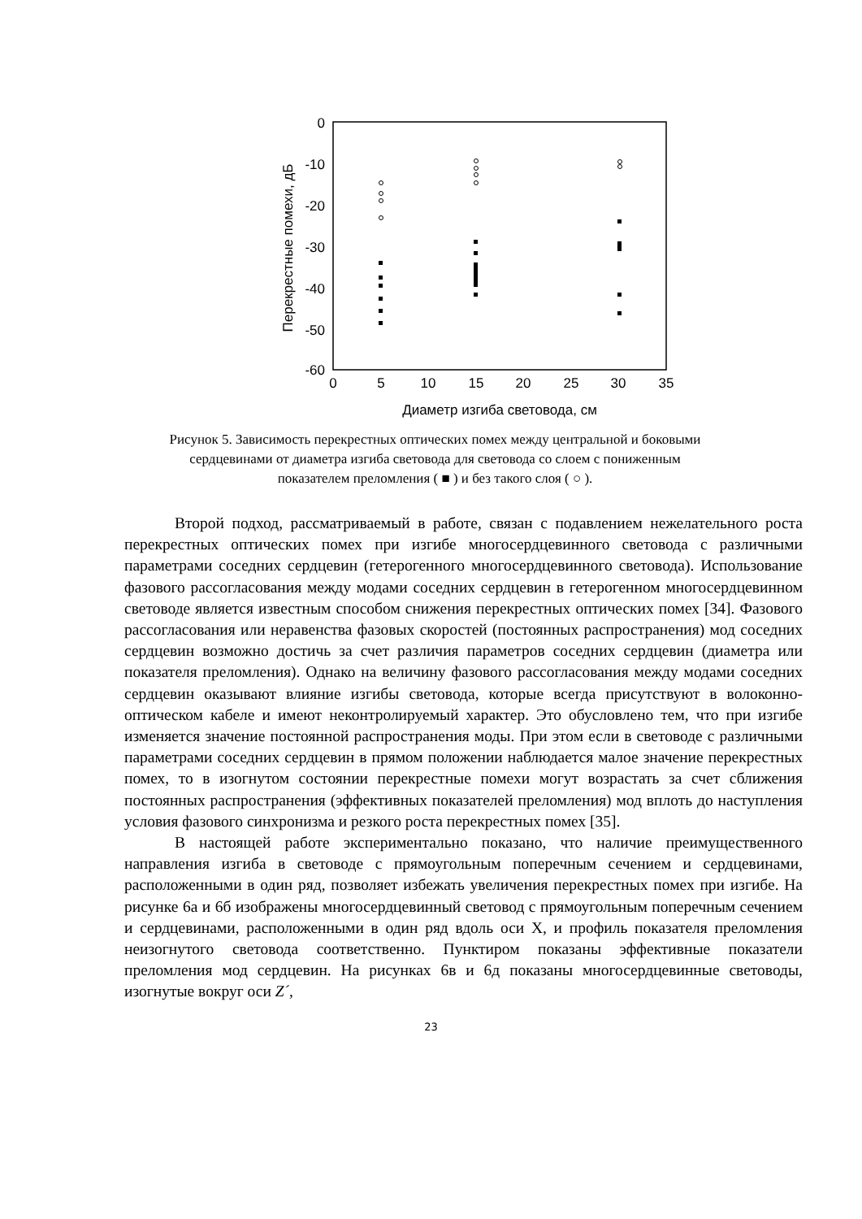0
-10
-20
-30
-40
-50
-60
0
5
10
15
20
25
30
35
Диаметр изгиба световода, см
Перекрестные помехи, дБ
Рисунок 5. Зависимость перекрестных оптических помех между центральной и боковыми сердцевинами от диаметра изгиба световода для световода со слоем с пониженным показателем преломления ( ■ ) и без такого слоя ( ○ ).
Второй подход, рассматриваемый в работе, связан с подавлением нежелательного роста перекрестных оптических помех при изгибе многосердцевинного световода с различными параметрами соседних сердцевин (гетерогенного многосердцевинного световода). Использование фазового рассогласования между модами соседних сердцевин в гетерогенном многосердцевинном световоде является известным способом снижения перекрестных оптических помех [34]. Фазового рассогласования или неравенства фазовых скоростей (постоянных распространения) мод соседних сердцевин возможно достичь за счет различия параметров соседних сердцевин (диаметра или показателя преломления). Однако на величину фазового рассогласования между модами соседних сердцевин оказывают влияние изгибы световода, которые всегда присутствуют в волоконно-оптическом кабеле и имеют неконтролируемый характер. Это обусловлено тем, что при изгибе изменяется значение постоянной распространения моды. При этом если в световоде с различными параметрами соседних сердцевин в прямом положении наблюдается малое значение перекрестных помех, то в изогнутом состоянии перекрестные помехи могут возрастать за счет сближения постоянных распространения (эффективных показателей преломления) мод вплоть до наступления условия фазового синхронизма и резкого роста перекрестных помех [35].
В настоящей работе экспериментально показано, что наличие преимущественного направления изгиба в световоде с прямоугольным поперечным сечением и сердцевинами, расположенными в один ряд, позволяет избежать увеличения перекрестных помех при изгибе. На рисунке 6а и 6б изображены многосердцевинный световод с прямоугольным поперечным сечением и сердцевинами, расположенными в один ряд вдоль оси X, и профиль показателя преломления неизогнутого световода соответственно. Пунктиром показаны эффективные показатели преломления мод сердцевин. На рисунках 6в и 6д показаны многосердцевинные световоды, изогнутые вокруг оси Z´,
23